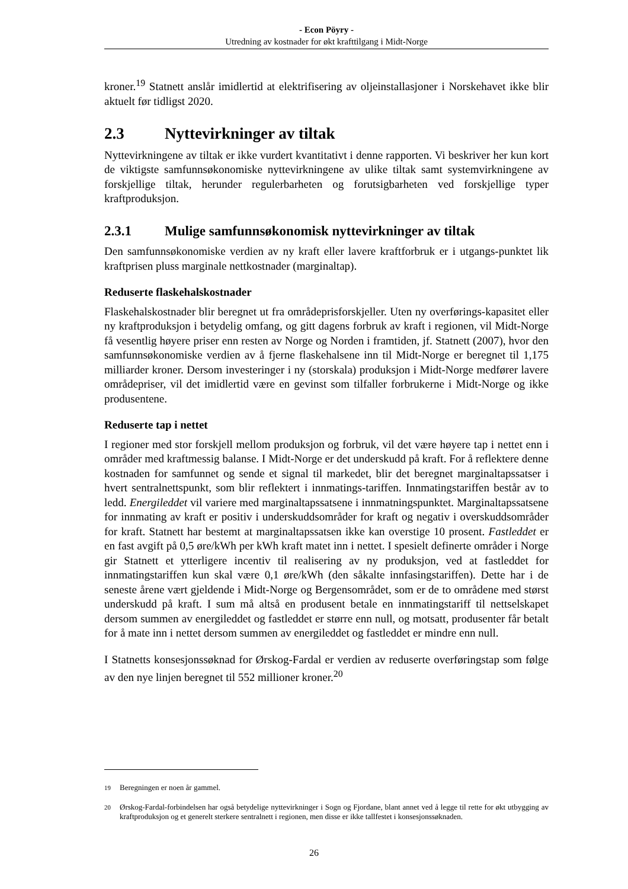- Econ Pöyry -
Utredning av kostnader for økt krafttilgang i Midt-Norge
kroner.<sup>19</sup> Statnett anslår imidlertid at elektrifisering av oljeinstallasjoner i Norskehavet ikke blir aktuelt før tidligst 2020.
2.3 Nyttevirkninger av tiltak
Nyttevirkningene av tiltak er ikke vurdert kvantitativt i denne rapporten. Vi beskriver her kun kort de viktigste samfunnsøkonomiske nyttevirkningene av ulike tiltak samt systemvirkningene av forskjellige tiltak, herunder regulerbarheten og forutsigbarheten ved forskjellige typer kraftproduksjon.
2.3.1 Mulige samfunnsøkonomisk nyttevirkninger av tiltak
Den samfunnsøkonomiske verdien av ny kraft eller lavere kraftforbruk er i utgangs-punktet lik kraftprisen pluss marginale nettkostnader (marginaltap).
Reduserte flaskehalskostnader
Flaskehalskostnader blir beregnet ut fra områdeprisforskjeller. Uten ny overførings-kapasitet eller ny kraftproduksjon i betydelig omfang, og gitt dagens forbruk av kraft i regionen, vil Midt-Norge få vesentlig høyere priser enn resten av Norge og Norden i framtiden, jf. Statnett (2007), hvor den samfunnsøkonomiske verdien av å fjerne flaskehalsene inn til Midt-Norge er beregnet til 1,175 milliarder kroner. Dersom investeringer i ny (storskala) produksjon i Midt-Norge medfører lavere områdepriser, vil det imidlertid være en gevinst som tilfaller forbrukerne i Midt-Norge og ikke produsentene.
Reduserte tap i nettet
I regioner med stor forskjell mellom produksjon og forbruk, vil det være høyere tap i nettet enn i områder med kraftmessig balanse. I Midt-Norge er det underskudd på kraft. For å reflektere denne kostnaden for samfunnet og sende et signal til markedet, blir det beregnet marginaltapssatser i hvert sentralnettspunkt, som blir reflektert i innmatings-tariffen. Innmatingstariffen består av to ledd. Energileddet vil variere med marginaltapssatsene i innmatningspunktet. Marginaltapssatsene for innmating av kraft er positiv i underskuddsområder for kraft og negativ i overskuddsområder for kraft. Statnett har bestemt at marginaltapssatsen ikke kan overstige 10 prosent. Fastleddet er en fast avgift på 0,5 øre/kWh per kWh kraft matet inn i nettet. I spesielt definerte områder i Norge gir Statnett et ytterligere incentiv til realisering av ny produksjon, ved at fastleddet for innmatingstariffen kun skal være 0,1 øre/kWh (den såkalte innfasingstariffen). Dette har i de seneste årene vært gjeldende i Midt-Norge og Bergensområdet, som er de to områdene med størst underskudd på kraft. I sum må altså en produsent betale en innmatingstariff til nettselskapet dersom summen av energileddet og fastleddet er større enn null, og motsatt, produsenter får betalt for å mate inn i nettet dersom summen av energileddet og fastleddet er mindre enn null.
I Statnetts konsesjonssøknad for Ørskog-Fardal er verdien av reduserte overføringstap som følge av den nye linjen beregnet til 552 millioner kroner.<sup>20</sup>
<sup>19</sup> Beregningen er noen år gammel.
<sup>20</sup> Ørskog-Fardal-forbindelsen har også betydelige nyttevirkninger i Sogn og Fjordane, blant annet ved å legge til rette for økt utbygging av kraftproduksjon og et generelt sterkere sentralnett i regionen, men disse er ikke tallfestet i konsesjonssøknaden.
26